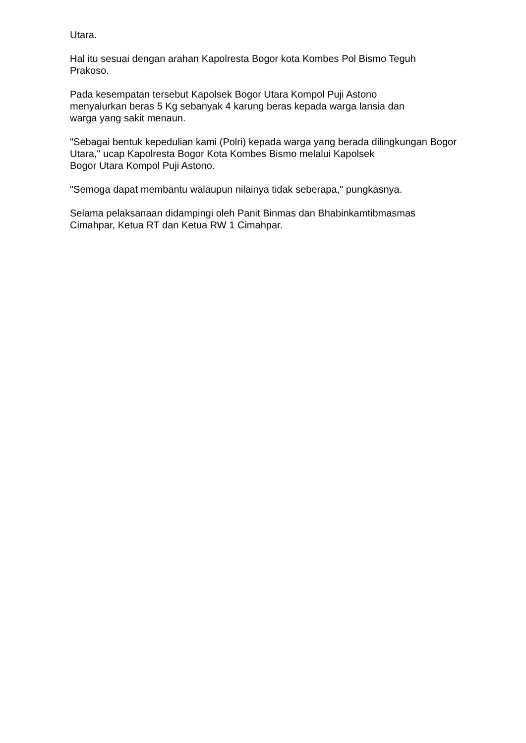Utara.
Hal itu sesuai dengan arahan Kapolresta Bogor kota Kombes Pol Bismo Teguh Prakoso.
Pada kesempatan tersebut Kapolsek Bogor Utara Kompol Puji Astono
menyalurkan beras 5 Kg sebanyak 4 karung beras kepada warga lansia dan
warga yang sakit menaun.
"Sebagai bentuk kepedulian kami (Polri) kepada warga yang berada dilingkungan Bogor Utara," ucap Kapolresta Bogor Kota Kombes Bismo melalui Kapolsek
Bogor Utara Kompol Puji Astono.
"Semoga dapat membantu walaupun nilainya tidak seberapa," pungkasnya.
Selama pelaksanaan didampingi oleh Panit Binmas dan Bhabinkamtibmasmas
Cimahpar, Ketua RT dan Ketua RW 1 Cimahpar.